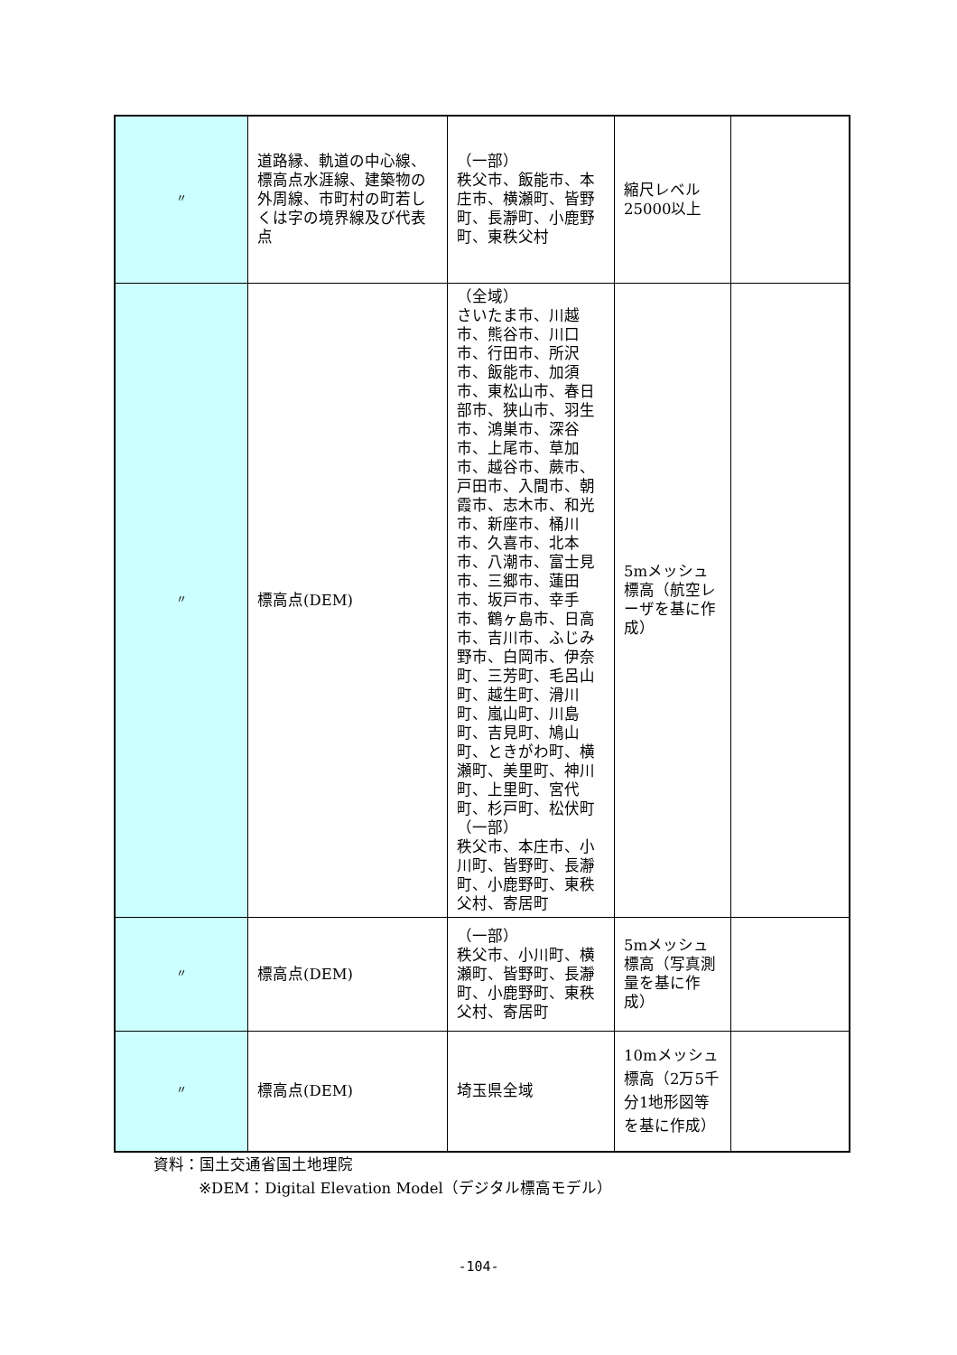| 〃 | 道路縁、軌道の中心線、標高点水涯線、建築物の外周線、市町村の町若しくは字の境界線及び代表点 | （一部） 秩父市、飯能市、本庄市、横瀬町、皆野町、長瀞町、小鹿野町、東秩父村 | 縮尺レベル25000以上 | |
| 〃 | 標高点(DEM) | （全域） さいたま市、川越市、熊谷市、川口市、行田市、所沢市、飯能市、加須市、東松山市、春日部市、狭山市、羽生市、鴻巣市、深谷市、上尾市、草加市、越谷市、蕨市、戸田市、入間市、朝霞市、志木市、和光市、新座市、桶川市、久喜市、北本市、八潮市、富士見市、三郷市、蓮田市、坂戸市、幸手市、鶴ヶ島市、日高市、吉川市、ふじみ野市、白岡市、伊奈町、三芳町、毛呂山町、越生町、滑川町、嵐山町、川島町、吉見町、鳩山町、ときがわ町、横瀬町、美里町、神川町、上里町、宮代町、杉戸町、松伏町 （一部） 秩父市、本庄市、小川町、皆野町、長瀞町、小鹿野町、東秩父村、寄居町 | 5mメッシュ標高（航空レーザを基に作成） | |
| 〃 | 標高点(DEM) | （一部） 秩父市、小川町、横瀬町、皆野町、長瀞町、小鹿野町、東秩父村、寄居町 | 5mメッシュ標高（写真測量を基に作成） | |
| 〃 | 標高点(DEM) | 埼玉県全域 | 10mメッシュ標高（2万5千分1地形図等を基に作成） | |
資料：国土交通省国土地理院
※DEM：Digital Elevation Model（デジタル標高モデル）
-104-